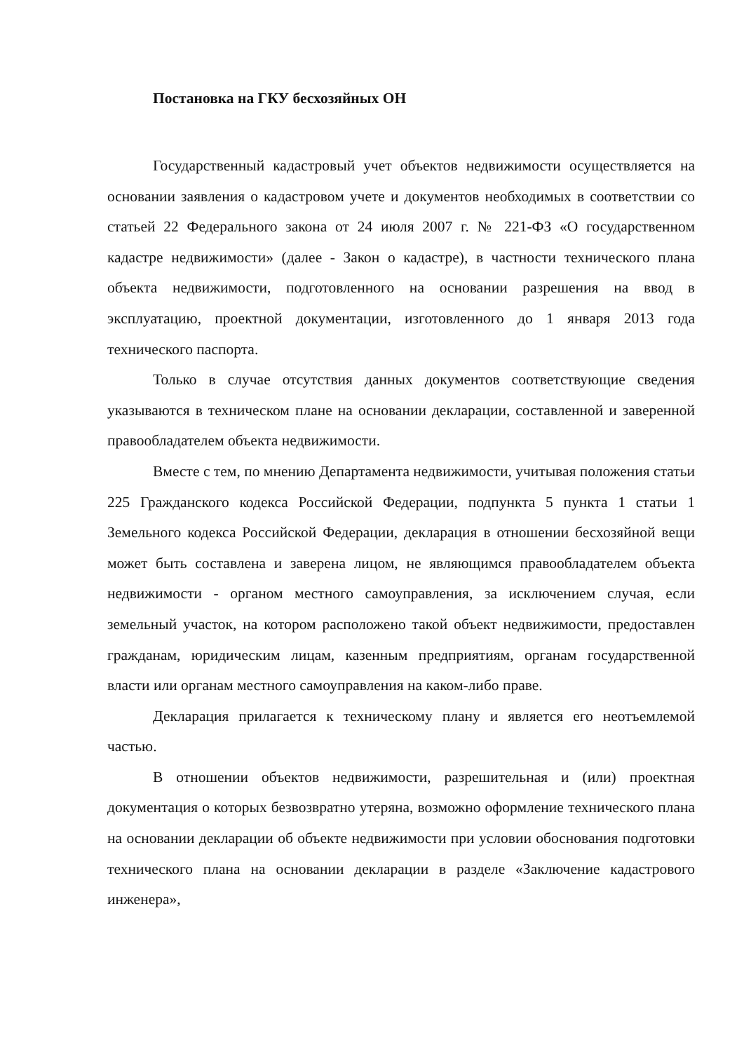Постановка на ГКУ бесхозяйных ОН
Государственный кадастровый учет объектов недвижимости осуществляется на основании заявления о кадастровом учете и документов необходимых в соответствии со статьей 22 Федерального закона от 24 июля 2007 г. № 221-ФЗ «О государственном кадастре недвижимости» (далее - Закон о кадастре), в частности технического плана объекта недвижимости, подготовленного на основании разрешения на ввод в эксплуатацию, проектной документации, изготовленного до 1 января 2013 года технического паспорта.
Только в случае отсутствия данных документов соответствующие сведения указываются в техническом плане на основании декларации, составленной и заверенной правообладателем объекта недвижимости.
Вместе с тем, по мнению Департамента недвижимости, учитывая положения статьи 225 Гражданского кодекса Российской Федерации, подпункта 5 пункта 1 статьи 1 Земельного кодекса Российской Федерации, декларация в отношении бесхозяйной вещи может быть составлена и заверена лицом, не являющимся правообладателем объекта недвижимости - органом местного самоуправления, за исключением случая, если земельный участок, на котором расположено такой объект недвижимости, предоставлен гражданам, юридическим лицам, казенным предприятиям, органам государственной власти или органам местного самоуправления на каком-либо праве.
Декларация прилагается к техническому плану и является его неотъемлемой частью.
В отношении объектов недвижимости, разрешительная и (или) проектная документация о которых безвозвратно утеряна, возможно оформление технического плана на основании декларации об объекте недвижимости при условии обоснования подготовки технического плана на основании декларации в разделе «Заключение кадастрового инженера»,